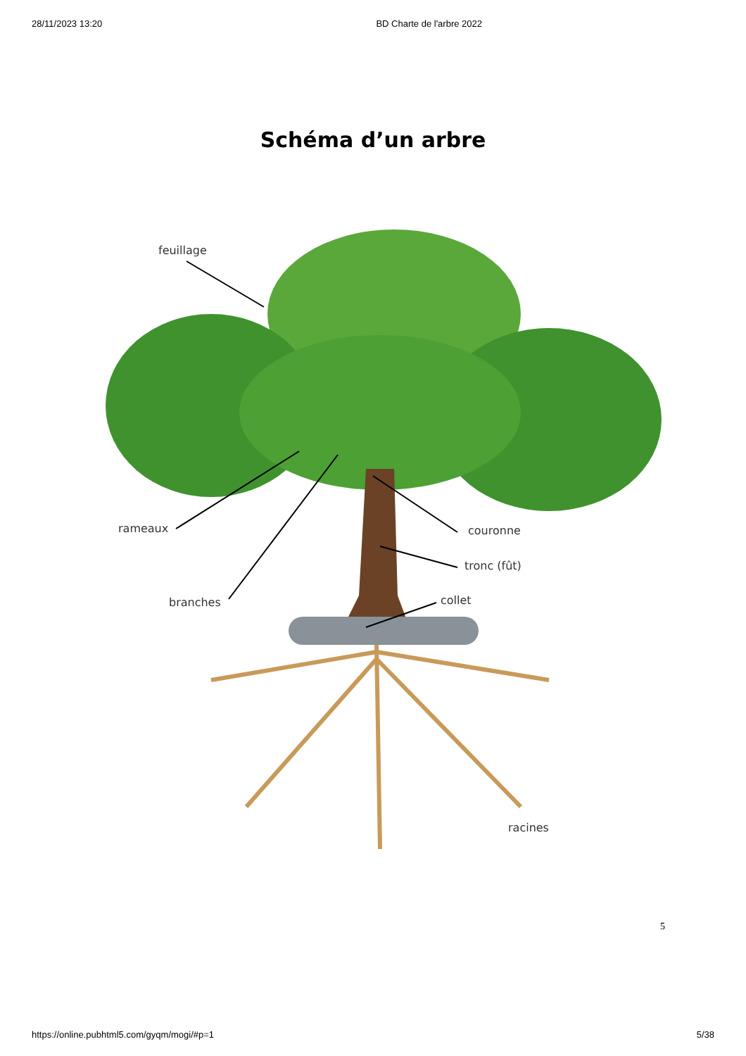28/11/2023 13:20 BD Charte de l'arbre 2022
Schéma d’un arbre
feuillage
rameaux couronne
tronc (fût)
branches collet
racines
5
https://online.pubhtml5.com/gyqm/mogi/#p=1 5/38